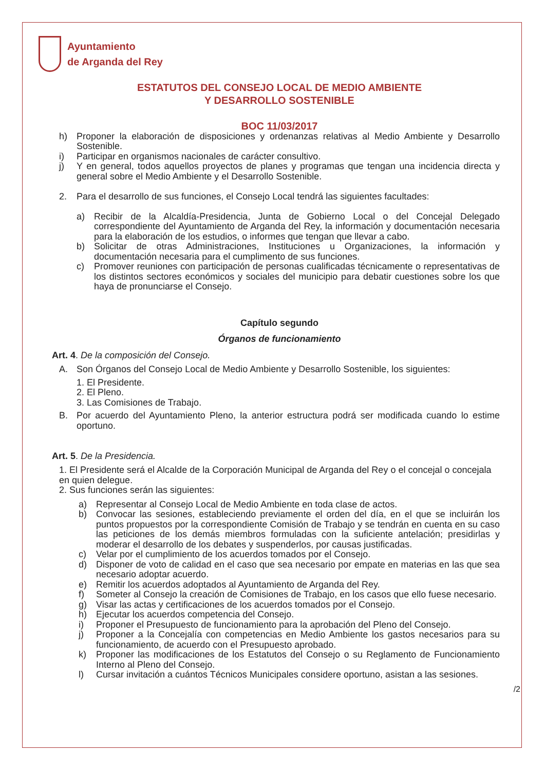Ayuntamiento
de Arganda del Rey
ESTATUTOS DEL CONSEJO LOCAL DE MEDIO AMBIENTE
Y DESARROLLO SOSTENIBLE
BOC 11/03/2017
h) Proponer la elaboración de disposiciones y ordenanzas relativas al Medio Ambiente y Desarrollo Sostenible.
i) Participar en organismos nacionales de carácter consultivo.
j) Y en general, todos aquellos proyectos de planes y programas que tengan una incidencia directa y general sobre el Medio Ambiente y el Desarrollo Sostenible.
2. Para el desarrollo de sus funciones, el Consejo Local tendrá las siguientes facultades:
a) Recibir de la Alcaldía-Presidencia, Junta de Gobierno Local o del Concejal Delegado correspondiente del Ayuntamiento de Arganda del Rey, la información y documentación necesaria para la elaboración de los estudios, o informes que tengan que llevar a cabo.
b) Solicitar de otras Administraciones, Instituciones u Organizaciones, la información y documentación necesaria para el cumplimento de sus funciones.
c) Promover reuniones con participación de personas cualificadas técnicamente o representativas de los distintos sectores económicos y sociales del municipio para debatir cuestiones sobre los que haya de pronunciarse el Consejo.
Capítulo segundo
Órganos de funcionamiento
Art. 4. De la composición del Consejo.
A. Son Órganos del Consejo Local de Medio Ambiente y Desarrollo Sostenible, los siguientes:
1. El Presidente.
2. El Pleno.
3. Las Comisiones de Trabajo.
B. Por acuerdo del Ayuntamiento Pleno, la anterior estructura podrá ser modificada cuando lo estime oportuno.
Art. 5. De la Presidencia.
1. El Presidente será el Alcalde de la Corporación Municipal de Arganda del Rey o el concejal o concejala en quien delegue.
2. Sus funciones serán las siguientes:
a) Representar al Consejo Local de Medio Ambiente en toda clase de actos.
b) Convocar las sesiones, estableciendo previamente el orden del día, en el que se incluirán los puntos propuestos por la correspondiente Comisión de Trabajo y se tendrán en cuenta en su caso las peticiones de los demás miembros formuladas con la suficiente antelación; presidirlas y moderar el desarrollo de los debates y suspenderlos, por causas justificadas.
c) Velar por el cumplimiento de los acuerdos tomados por el Consejo.
d) Disponer de voto de calidad en el caso que sea necesario por empate en materias en las que sea necesario adoptar acuerdo.
e) Remitir los acuerdos adoptados al Ayuntamiento de Arganda del Rey.
f) Someter al Consejo la creación de Comisiones de Trabajo, en los casos que ello fuese necesario.
g) Visar las actas y certificaciones de los acuerdos tomados por el Consejo.
h) Ejecutar los acuerdos competencia del Consejo.
i) Proponer el Presupuesto de funcionamiento para la aprobación del Pleno del Consejo.
j) Proponer a la Concejalía con competencias en Medio Ambiente los gastos necesarios para su funcionamiento, de acuerdo con el Presupuesto aprobado.
k) Proponer las modificaciones de los Estatutos del Consejo o su Reglamento de Funcionamiento Interno al Pleno del Consejo.
l) Cursar invitación a cuántos Técnicos Municipales considere oportuno, asistan a las sesiones.
/2